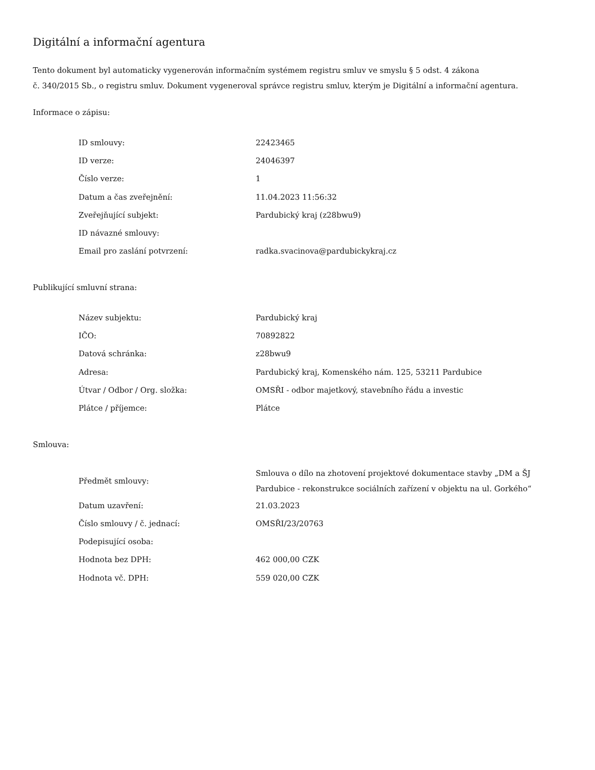Digitální a informační agentura
Tento dokument byl automaticky vygenerován informačním systémem registru smluv ve smyslu § 5 odst. 4 zákona
č. 340/2015 Sb., o registru smluv. Dokument vygeneroval správce registru smluv, kterým je Digitální a informační agentura.
Informace o zápisu:
| ID smlouvy: | 22423465 |
| ID verze: | 24046397 |
| Číslo verze: | 1 |
| Datum a čas zveřejnění: | 11.04.2023 11:56:32 |
| Zveřejňující subjekt: | Pardubický kraj (z28bwu9) |
| ID návazné smlouvy: | |
| Email pro zaslání potvrzení: | radka.svacinova@pardubickykraj.cz |
Publikující smluvní strana:
| Název subjektu: | Pardubický kraj |
| IČO: | 70892822 |
| Datová schránka: | z28bwu9 |
| Adresa: | Pardubický kraj, Komenského nám. 125, 53211 Pardubice |
| Útvar / Odbor / Org. složka: | OMSŘI - odbor majetkový, stavebního řádu a investic |
| Plátce / příjemce: | Plátce |
Smlouva:
| Předmět smlouvy: | Smlouva o dílo na zhotovení projektové dokumentace stavby „DM a ŠJ Pardubice - rekonstrukce sociálních zařízení v objektu na ul. Gorkého“ |
| Datum uzavření: | 21.03.2023 |
| Číslo smlouvy / č. jednací: | OMSŘI/23/20763 |
| Podepisující osoba: | |
| Hodnota bez DPH: | 462 000,00 CZK |
| Hodnota vč. DPH: | 559 020,00 CZK |